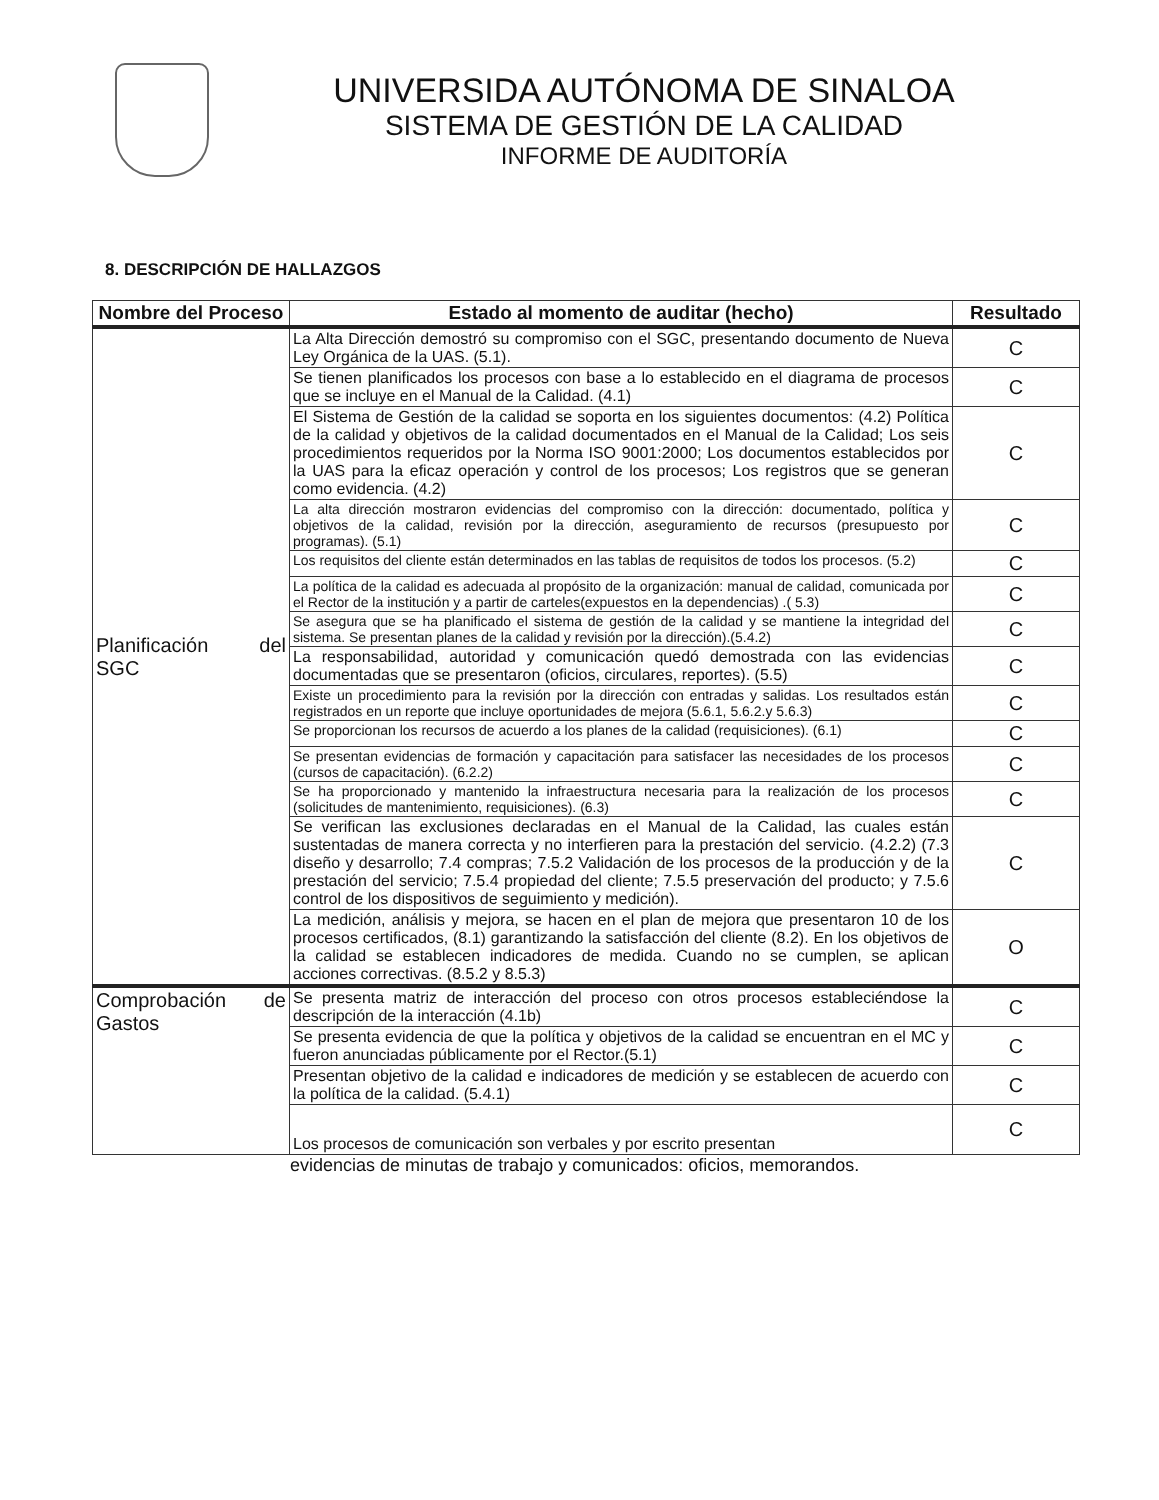UNIVERSIDA AUTÓNOMA DE SINALOA
SISTEMA DE GESTIÓN DE LA CALIDAD
INFORME DE AUDITORÍA
8. DESCRIPCIÓN DE HALLAZGOS
| Nombre del Proceso | Estado al momento de auditar (hecho) | Resultado |
| --- | --- | --- |
| Planificación del SGC | La Alta Dirección demostró su compromiso con el SGC, presentando documento de Nueva Ley Orgánica de la UAS. (5.1). | C |
| | Se tienen planificados los procesos con base a lo establecido en el diagrama de procesos que se incluye en el Manual de la Calidad. (4.1) | C |
| | El Sistema de Gestión de la calidad se soporta en los siguientes documentos: (4.2) Política de la calidad y objetivos de la calidad documentados en el Manual de la Calidad; Los seis procedimientos requeridos por la Norma ISO 9001:2000; Los documentos establecidos por la UAS para la eficaz operación y control de los procesos; Los registros que se generan como evidencia. (4.2) | C |
| | La alta dirección mostraron evidencias del compromiso con la dirección: documentado, política y objetivos de la calidad, revisión por la dirección, aseguramiento de recursos (presupuesto por programas). (5.1) | C |
| | Los requisitos del cliente están determinados en las tablas de requisitos de todos los procesos. (5.2) | C |
| | La política de la calidad es adecuada al propósito de la organización: manual de calidad, comunicada por el Rector de la institución y a partir de carteles(expuestos en la dependencias) .( 5.3) | C |
| | Se asegura que se ha planificado el sistema de gestión de la calidad y se mantiene la integridad del sistema. Se presentan planes de la calidad y revisión por la dirección).(5.4.2) | C |
| | La responsabilidad, autoridad y comunicación quedó demostrada con las evidencias documentadas que se presentaron (oficios, circulares, reportes). (5.5) | C |
| | Existe un procedimiento para la revisión por la dirección con entradas y salidas. Los resultados están registrados en un reporte que incluye oportunidades de mejora (5.6.1, 5.6.2.y 5.6.3) | C |
| | Se proporcionan los recursos de acuerdo a los planes de la calidad (requisiciones). (6.1) | C |
| | Se presentan evidencias de formación y capacitación para satisfacer las necesidades de los procesos (cursos de capacitación). (6.2.2) | C |
| | Se ha proporcionado y mantenido la infraestructura necesaria para la realización de los procesos (solicitudes de mantenimiento, requisiciones). (6.3) | C |
| | Se verifican las exclusiones declaradas en el Manual de la Calidad, las cuales están sustentadas de manera correcta y no interfieren para la prestación del servicio. (4.2.2) (7.3 diseño y desarrollo; 7.4 compras; 7.5.2 Validación de los procesos de la producción y de la prestación del servicio; 7.5.4 propiedad del cliente; 7.5.5 preservación del producto; y 7.5.6 control de los dispositivos de seguimiento y medición). | C |
| | La medición, análisis y mejora, se hacen en el plan de mejora que presentaron 10 de los procesos certificados, (8.1) garantizando la satisfacción del cliente (8.2). En los objetivos de la calidad se establecen indicadores de medida. Cuando no se cumplen, se aplican acciones correctivas. (8.5.2 y 8.5.3) | O |
| Comprobación de Gastos | Se presenta matriz de interacción del proceso con otros procesos estableciéndose la descripción de la interacción (4.1b) | C |
| | Se presenta evidencia de que la política y objetivos de la calidad se encuentran en el MC y fueron anunciadas públicamente por el Rector.(5.1) | C |
| | Presentan objetivo de la calidad e indicadores de medición y se establecen de acuerdo con la política de la calidad. (5.4.1) | C |
| | Los procesos de comunicación son verbales y por escrito presentan | C |
evidencias de minutas de trabajo y comunicados: oficios, memorandos.